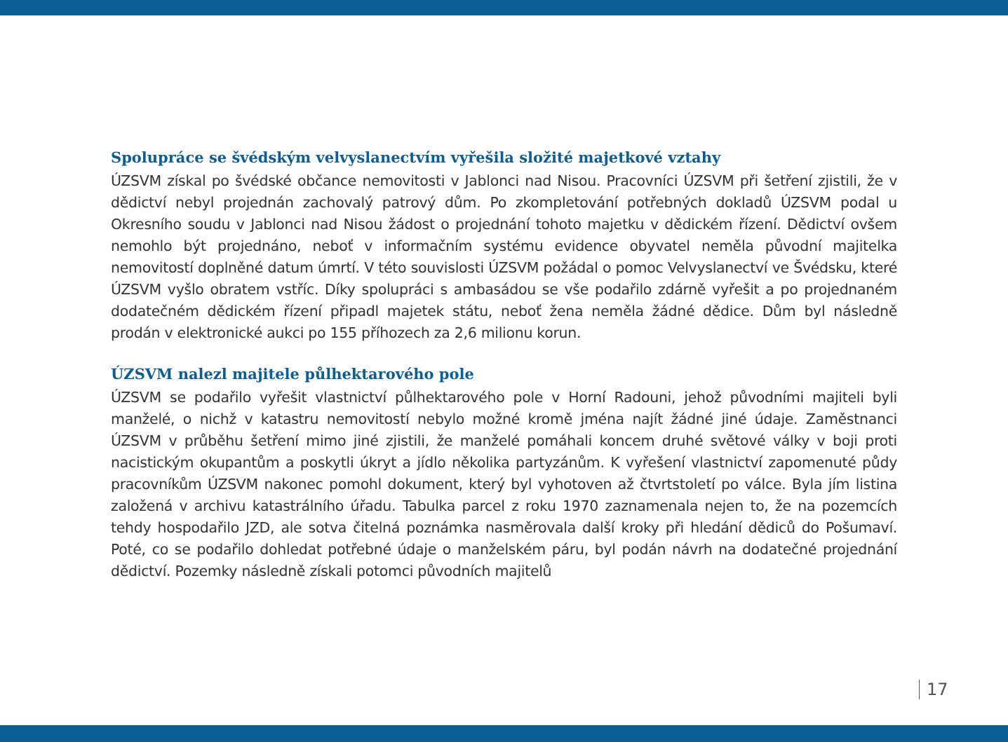Spolupráce se švédským velvyslanectvím vyřešila složité majetkové vztahy
ÚZSVM získal po švédské občance nemovitosti v Jablonci nad Nisou. Pracovníci ÚZSVM při šetření zjistili, že v dědictví nebyl projednán zachovalý patrový dům. Po zkompletování potřebných dokladů ÚZSVM podal u Okresního soudu v Jablonci nad Nisou žádost o projednání tohoto majetku v dědickém řízení. Dědictví ovšem nemohlo být projednáno, neboť v informačním systému evidence obyvatel neměla původní majitelka nemovitostí doplněné datum úmrtí. V této souvislosti ÚZSVM požádal o pomoc Velvyslanectví ve Švédsku, které ÚZSVM vyšlo obratem vstříc. Díky spolupráci s ambasádou se vše podařilo zdárně vyřešit a po projednaném dodatečném dědickém řízení připadl majetek státu, neboť žena neměla žádné dědice. Dům byl následně prodán v elektronické aukci po 155 příhozech za 2,6 milionu korun.
ÚZSVM nalezl majitele půlhektarového pole
ÚZSVM se podařilo vyřešit vlastnictví půlhektarového pole v Horní Radouni, jehož původními majiteli byli manželé, o nichž v katastru nemovitostí nebylo možné kromě jména najít žádné jiné údaje. Zaměstnanci ÚZSVM v průběhu šetření mimo jiné zjistili, že manželé pomáhali koncem druhé světové války v boji proti nacistickým okupantům a poskytli úkryt a jídlo několika partyzánům. K vyřešení vlastnictví zapomenuté půdy pracovníkům ÚZSVM nakonec pomohl dokument, který byl vyhotoven až čtvrtstoletí po válce. Byla jím listina založená v archivu katastrálního úřadu. Tabulka parcel z roku 1970 zaznamenala nejen to, že na pozemcích tehdy hospodařilo JZD, ale sotva čitelná poznámka nasměrovala další kroky při hledání dědiců do Pošumaví. Poté, co se podařilo dohledat potřebné údaje o manželském páru, byl podán návrh na dodatečné projednání dědictví. Pozemky následně získali potomci původních majitelů
17